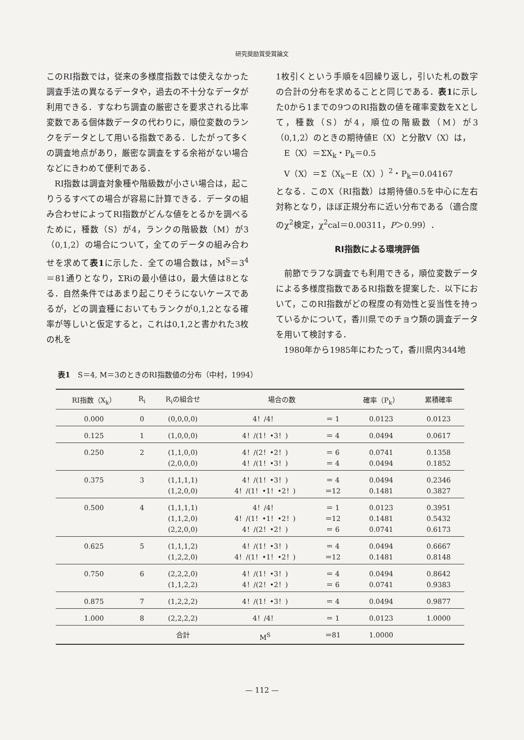研究奨励賞受賞論文
このRI指数では，従来の多様度指数では使えなかった調査手法の異なるデータや，過去の不十分なデータが利用できる．すなわち調査の厳密さを要求される比率変数である個体数データの代わりに，順位変数のランクをデータとして用いる指数である．したがって多くの調査地点があり，厳密な調査をする余裕がない場合などにきわめて便利である．
RI指数は調査対象種や階級数が小さい場合は，起こりうるすべての場合が容易に計算できる．データの組み合わせによってRI指数がどんな値をとるかを調べるために，種数（S）が4，ランクの階級数（M）が3（0,1,2）の場合について，全てのデータの組み合わせを求めて表1に示した．全ての場合数は，M<sup>S</sup>＝3<sup>4</sup>＝81通りとなり，ΣRiの最小値は0，最大値は8となる．自然条件ではあまり起こりそうにないケースであるが，どの調査種においてもランクが0,1,2となる確率が等しいと仮定すると，これは0,1,2と書かれた3枚の札を
1枚引くという手順を4回繰り返し，引いた札の数字の合計の分布を求めることと同じである．表1に示した0から1までの9つのRI指数の値を確率変数をXとして，種数（S）が4，順位の階級数（M）が3（0,1,2）のときの期待値E（X）と分散V（X）は，
E（X）＝ΣX<sub>k</sub>・P<sub>k</sub>＝0.5
V（X）＝Σ（X<sub>k</sub>−E（X））<sup>2</sup>・P<sub>k</sub>＝0.04167
となる．このX（RI指数）は期待値0.5を中心に左右対称となり，ほぼ正規分布に近い分布である（適合度のχ<sup>2</sup>検定，χ<sup>2</sup>cal＝0.00311，P＞0.99）．
RI指数による環境評価
前節でラフな調査でも利用できる，順位変数データによる多様度指数であるRI指数を提案した．以下において，このRI指数がどの程度の有効性と妥当性を持っているかについて，香川県でのチョウ類の調査データを用いて検討する．
1980年から1985年にわたって，香川県内344地
表1　S＝4, M＝3のときのRI指数値の分布（中村，1994）
| RI指数（X<sub>k</sub>） | R<sub>i</sub> | R<sub>i</sub>の組合せ | 場合の数 | | 確率（P<sub>k</sub>） | 累積確率 |
| --- | --- | --- | --- | --- | --- | --- |
| 0.000 | 0 | (0,0,0,0) | 4！/4！ | ＝ 1 | 0.0123 | 0.0123 |
| 0.125 | 1 | (1,0,0,0) | 4！/(1！•3！) | ＝ 4 | 0.0494 | 0.0617 |
| 0.250 | 2 | (1,1,0,0) (2,0,0,0) | 4！/(2！•2！) 4！/(1！•3！) | ＝ 6 ＝ 4 | 0.0741 0.0494 | 0.1358 0.1852 |
| 0.375 | 3 | (1,1,1,1) (1,2,0,0) | 4！/(1！•3！) 4！/(1！•1！•2！) | ＝ 4 ＝12 | 0.0494 0.1481 | 0.2346 0.3827 |
| 0.500 | 4 | (1,1,1,1) (1,1,2,0) (2,2,0,0) | 4！/4！ 4！/(1！•1！•2！) 4！/(2！•2！) | ＝ 1 ＝12 ＝ 6 | 0.0123 0.1481 0.0741 | 0.3951 0.5432 0.6173 |
| 0.625 | 5 | (1,1,1,2) (1,2,2,0) | 4！/(1！•3！) 4！/(1！•1！•2！) | ＝ 4 ＝12 | 0.0494 0.1481 | 0.6667 0.8148 |
| 0.750 | 6 | (2,2,2,0) (1,1,2,2) | 4！/(1！•3！) 4！/(2！•2！) | ＝ 4 ＝ 6 | 0.0494 0.0741 | 0.8642 0.9383 |
| 0.875 | 7 | (1,2,2,2) | 4！/(1！•3！) | ＝ 4 | 0.0494 | 0.9877 |
| 1.000 | 8 | (2,2,2,2) | 4！/4！ | ＝ 1 | 0.0123 | 1.0000 |
| | | 合計 | M<sup>S</sup> | ＝81 | 1.0000 | |
— 112 —